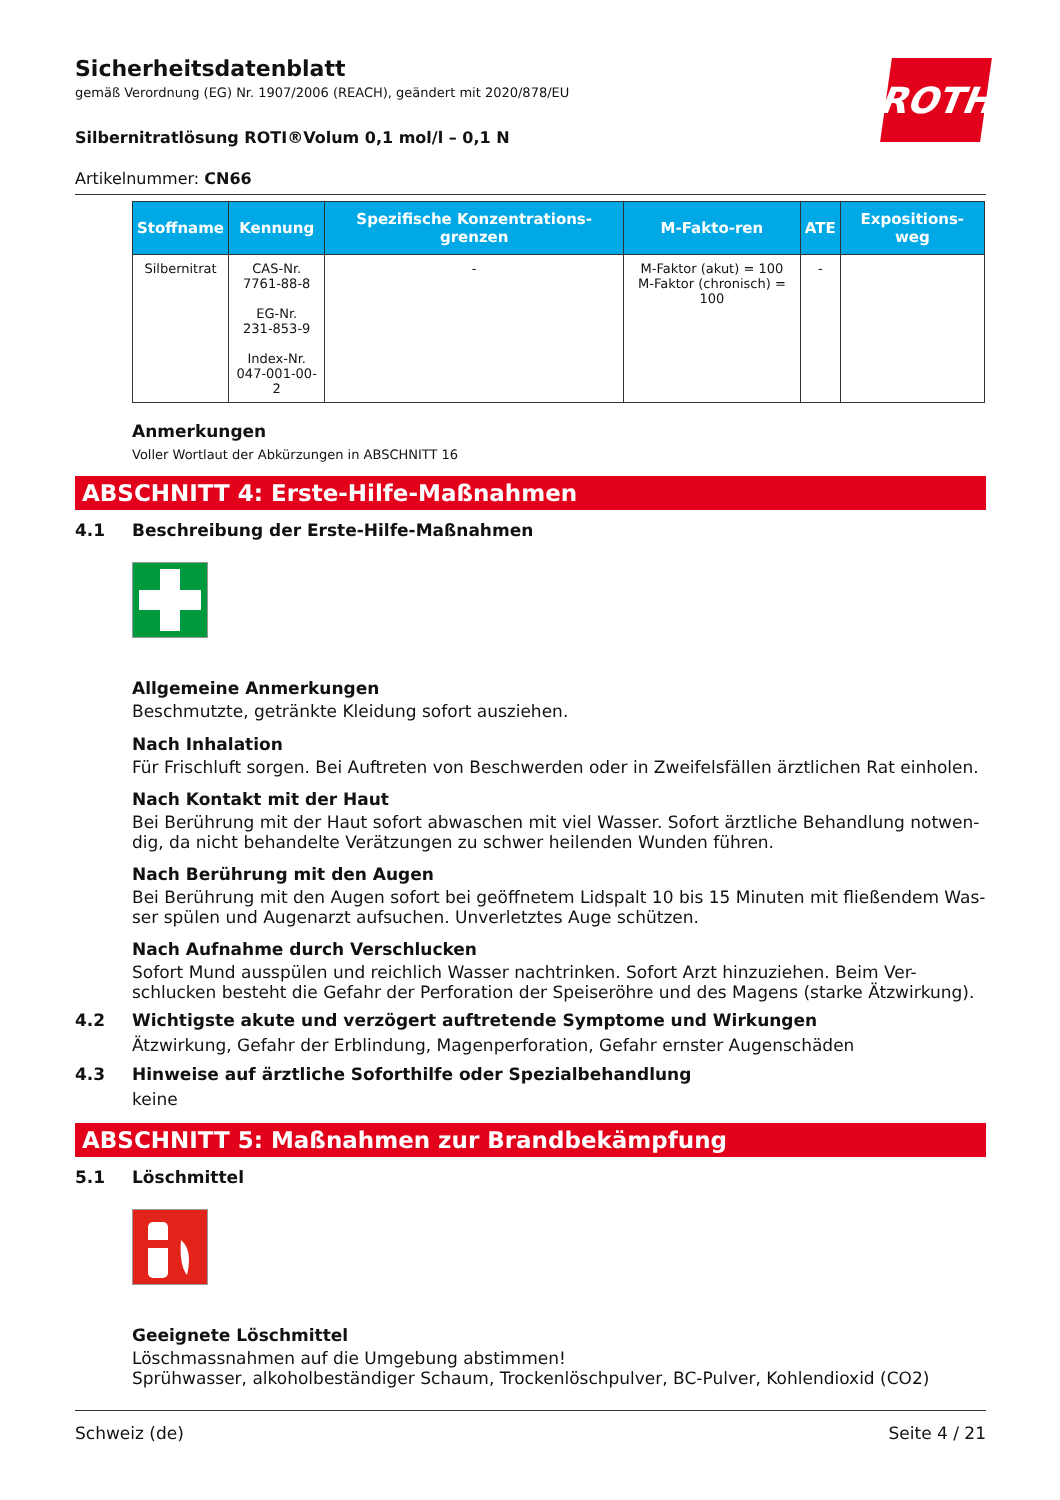ROTH
Sicherheitsdatenblatt
gemäß Verordnung (EG) Nr. 1907/2006 (REACH), geändert mit 2020/878/EU
Silbernitratlösung ROTI®Volum 0,1 mol/l – 0,1 N
Artikelnummer: CN66
| Stoffname | Kennung | Spezifische Konzentrations-grenzen | M-Fakto-ren | ATE | Expositions-weg |
| --- | --- | --- | --- | --- | --- |
| Silbernitrat | CAS-Nr. 7761-88-8 EG-Nr. 231-853-9 Index-Nr. 047-001-00-2 | - | M-Faktor (akut) = 100 M-Faktor (chronisch) = 100 | - | |
Anmerkungen
Voller Wortlaut der Abkürzungen in ABSCHNITT 16
ABSCHNITT 4: Erste-Hilfe-Maßnahmen
4.1 Beschreibung der Erste-Hilfe-Maßnahmen
Allgemeine Anmerkungen
Beschmutzte, getränkte Kleidung sofort ausziehen.
Nach Inhalation
Für Frischluft sorgen. Bei Auftreten von Beschwerden oder in Zweifelsfällen ärztlichen Rat einholen.
Nach Kontakt mit der Haut
Bei Berührung mit der Haut sofort abwaschen mit viel Wasser. Sofort ärztliche Behandlung notwen-dig, da nicht behandelte Verätzungen zu schwer heilenden Wunden führen.
Nach Berührung mit den Augen
Bei Berührung mit den Augen sofort bei geöffnetem Lidspalt 10 bis 15 Minuten mit fließendem Was-ser spülen und Augenarzt aufsuchen. Unverletztes Auge schützen.
Nach Aufnahme durch Verschlucken
Sofort Mund ausspülen und reichlich Wasser nachtrinken. Sofort Arzt hinzuziehen. Beim Ver-schlucken besteht die Gefahr der Perforation der Speiseröhre und des Magens (starke Ätzwirkung).
4.2 Wichtigste akute und verzögert auftretende Symptome und Wirkungen
Ätzwirkung, Gefahr der Erblindung, Magenperforation, Gefahr ernster Augenschäden
4.3 Hinweise auf ärztliche Soforthilfe oder Spezialbehandlung
keine
ABSCHNITT 5: Maßnahmen zur Brandbekämpfung
5.1 Löschmittel
Geeignete Löschmittel
Löschmassnahmen auf die Umgebung abstimmen!
Sprühwasser, alkoholbeständiger Schaum, Trockenlöschpulver, BC-Pulver, Kohlendioxid (CO2)
Schweiz (de) Seite 4 / 21